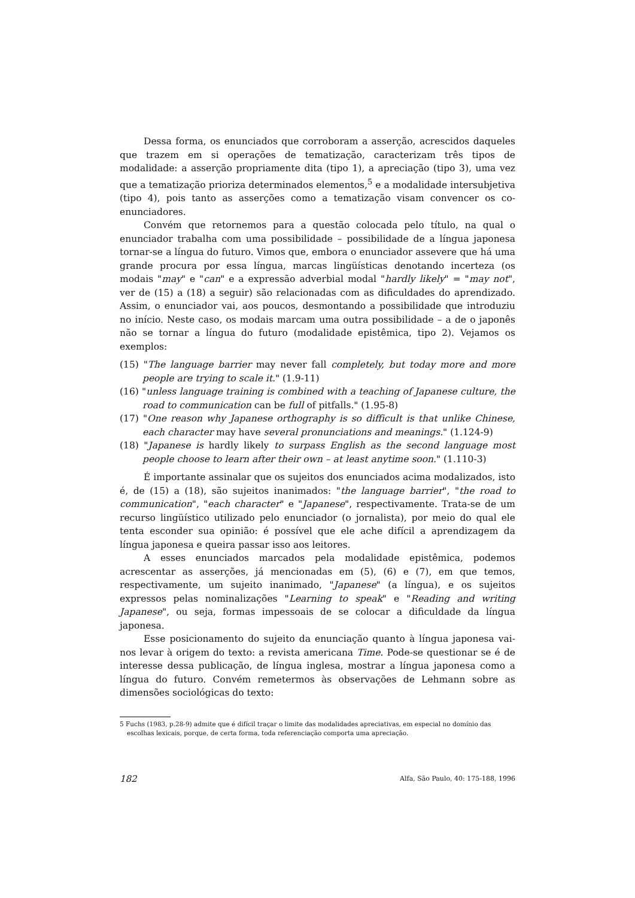Dessa forma, os enunciados que corroboram a asserção, acrescidos daqueles que trazem em si operações de tematização, caracterizam três tipos de modalidade: a asserção propriamente dita (tipo 1), a apreciação (tipo 3), uma vez que a tematização prioriza determinados elementos,<sup>5</sup> e a modalidade intersubjetiva (tipo 4), pois tanto as asserções como a tematização visam convencer os co-enunciadores.
Convém que retornemos para a questão colocada pelo título, na qual o enunciador trabalha com uma possibilidade – possibilidade de a língua japonesa tornar-se a língua do futuro. Vimos que, embora o enunciador assevere que há uma grande procura por essa língua, marcas lingüísticas denotando incerteza (os modais "may" e "can" e a expressão adverbial modal "hardly likely" = "may not", ver de (15) a (18) a seguir) são relacionadas com as dificuldades do aprendizado. Assim, o enunciador vai, aos poucos, desmontando a possibilidade que introduziu no início. Neste caso, os modais marcam uma outra possibilidade – a de o japonês não se tornar a língua do futuro (modalidade epistêmica, tipo 2). Vejamos os exemplos:
(15) "The language barrier may never fall completely, but today more and more people are trying to scale it." (1.9-11)
(16) "unless language training is combined with a teaching of Japanese culture, the road to communication can be full of pitfalls." (1.95-8)
(17) "One reason why Japanese orthography is so difficult is that unlike Chinese, each character may have several pronunciations and meanings." (1.124-9)
(18) "Japanese is hardly likely to surpass English as the second language most people choose to learn after their own – at least anytime soon." (1.110-3)
É importante assinalar que os sujeitos dos enunciados acima modalizados, isto é, de (15) a (18), são sujeitos inanimados: "the language barrier", "the road to communication", "each character" e "Japanese", respectivamente. Trata-se de um recurso lingüístico utilizado pelo enunciador (o jornalista), por meio do qual ele tenta esconder sua opinião: é possível que ele ache difícil a aprendizagem da língua japonesa e queira passar isso aos leitores.
A esses enunciados marcados pela modalidade epistêmica, podemos acrescentar as asserções, já mencionadas em (5), (6) e (7), em que temos, respectivamente, um sujeito inanimado, "Japanese" (a língua), e os sujeitos expressos pelas nominalizações "Learning to speak" e "Reading and writing Japanese", ou seja, formas impessoais de se colocar a dificuldade da língua japonesa.
Esse posicionamento do sujeito da enunciação quanto à língua japonesa vai-nos levar à origem do texto: a revista americana Time. Pode-se questionar se é de interesse dessa publicação, de língua inglesa, mostrar a língua japonesa como a língua do futuro. Convém remetermos às observações de Lehmann sobre as dimensões sociológicas do texto:
5 Fuchs (1983, p.28-9) admite que é difícil traçar o limite das modalidades apreciativas, em especial no domínio das escolhas lexicais, porque, de certa forma, toda referenciação comporta uma apreciação.
182 Alfa, São Paulo, 40: 175-188, 1996